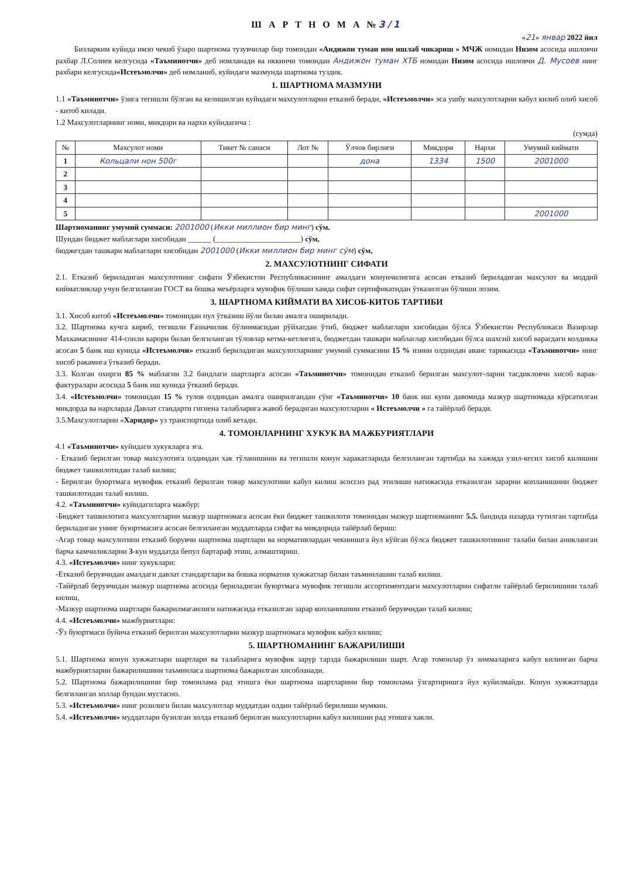Ш А Р Т Н О М А №3/1
«21» январ 2022 йил
Бизларким куйида имзо чекиб ўзаро шартнома тузувчилар бир томондан «Андижон туман нон ишлаб чикариш » МЧЖ номидан Низом асосида ишловчи рахбар Л.Солиев келгусида «Таъминотчи» деб номланади ва иккинчи томондан Андижон туман ХТБ номидан Низом асосида ишловчи Д. Мусоев нинг рахбари келгусида«Истеъмолчи» деб номланиб, куйидаги мазмунда шартнома туздик.
1. ШАРТНОМА МАЗМУНИ
1.1 «Таъминотчи» ўзига тегишли бўлган ва келишилган куйидаги махсулотларни етказиб беради, «Истеъмолчи» эса ушбу махсулотларни кабул килиб олиб хисоб - китоб килади.
1.2 Махсулотларнинг номи, микдори ва нархи куйидагича :
(сумда)
| № | Махсулот номи | Тикет № санаси | Лот № | Ўлчов бирлиги | Микдори | Нархи | Умумий киймати |
| --- | --- | --- | --- | --- | --- | --- | --- |
| 1 | Кольцали нон 500г | | | дона | 1334 | 1500 | 2001000 |
| 2 | | | | | | | |
| 3 | | | | | | | |
| 4 | | | | | | | |
| 5 | | | | | | | 2001000 |
Шартноманинг умумий суммаси: 2001000 (Икки миллион бир минг) сўм.
Шундан бюджет маблаглари хисобидан ______ (______________________) сўм,
бюджетдан ташкари маблаглари хисобидан 2001000 (Икки миллион бир минг сўм) сўм,
2. МАХСУЛОТНИНГ СИФАТИ
2.1. Етказиб бериладиган махсулотнинг сифати Ўзбекистон Республикасининг амалдаги конунчилигига асосан етказиб бериладиган махсулот ва моддий кийматликлар учун белгиланган ГОСТ ва бошка меъёрларга мувофик бўлиши хамда сифат сертификатидан ўтказилган бўлиши лозим.
3. ШАРТНОМА КИЙМАТИ ВА ХИСОБ-КИТОБ ТАРТИБИ
3.1. Хисоб китоб «Истеъмолчи» томонидан пул ўтказиш йўли билан амалга оширилади.
3.2. Шартнома кучга кириб, тегишли Ғазначилик бўлинмасидан рўйхатдан ўтиб, бюджет маблаглари хисобидан бўлса Ўзбекистон Республикаси Вазирлар Махкамасининг 414-сонли карори билан белгиланган тўловлар кетма-кетлигига, бюджетдан ташкари маблаглар хисобидан бўлса шахсий хисоб варагдаги колдикка асосан 5 банк иш кунида «Истеъмолчи» етказиб бериладиган махсулотларнинг умумий суммасини 15 % изини олдиндан аванс тарикасида «Таъминотчи» нинг хисоб ракамига ўтказиб беради.
3.3. Колган охирги 85 % маблагни 3.2 бандлаги шартларга асосан «Таъминотчи» томонидан етказиб берилган махсулот-ларни тасдикловчи хисоб варак-фактуралари асосида 5 банк иш кунида ўтказиб беради.
3.4. «Истеъмолчи» томонидан 15 % тулов олдиндан амалга оширилгандан сўнг «Таъминотчи» 10 банк иш куни давомида мазкур шартномада кўрсатилган микдорда ва нархларда Давлат стандарти гигиена талабларига жавоб берадиган махсулотларни « Истеъмолчи » га тайёрлаб беради.
3.5.Махсулотларни «Харидор» уз транспортида олиб кетади.
4. ТОМОНЛАРНИНГ ХУКУК ВА МАЖБУРИЯТЛАРИ
4.1 «Таъминотчи» куйидаги хукукларга эга.
- Етказиб берилган товар махсулотига олдиндан хак тўланишини ва тегишли конун харакатларида белгиланган тартибда ва хажмда узил-кесил хисоб килишни бюджет ташкилотидан талаб килиш;
- Берилган буюртмага мувофик етказиб берилган товар махсулотини кабул килиш асоссиз рад этилиши натижасида етказилган зарарни копланишини бюджет ташкилотидан талаб килиш.
4.2. «Таъминотчи» куйидагиларга мажбур:
-Бюджет ташкилотига махсулотларни мазкур шартномага асосан ёки бюджет ташкилоти томонидан мазкур шартноманинг 5.5. бандида назарда тутилган тартибда бериладиган унинг буюртмасига асосан белгиланган муддатларда сифат ва микдорида тайёрлаб бериш:
-Агар товар махсулотини етказиб борувчи шартнома шартлари ва нормативлардан чекинишга йул кўйган бўлса бюджет ташкилотининг талаби билан аникланган барча камчиликларни 3-кун муддатда бепул бартараф этиш, алмаштириш.
4.3. «Истеъмолчи» нинг хукуклари:
-Етказиб берувчидан амалдаги давлат стандартлари ва бошка норматив хужжатлар билан таъминлашни талаб килиш.
-Тайёрлаб берувчидан мазкур шартнома асосида бериладиган буюртмага мувофик тегишли ассортиментдаги махсулотларни сифатли тайёрлаб берилишини талаб килиш,
-Мазкур шартнома шартлари бажарилмаганлиги натижасида етказилган зарар копланишини етказиб берувчидан талаб килиш;
4.4. «Истеъмолчи» мажбуриятлари:
-Ўз буюртмаси буйича етказиб берилган махсулотларни мазкур шартномага мувофик кабул килиш;
5. ШАРТНОМАНИНГ БАЖАРИЛИШИ
5.1. Шартнома конун хужжатлари шартлари ва талабларига мувофик зарур тарзда бажарилиши шарт. Агар томонлар ўз зиммаларига кабул килинган барча мажбуриятларни бажарилишини таъминласа шартнома бажарилган хисобланади.
5.2. Шартнома бажарилишини бир томонлама рад этишга ёки шартнома шартларини бир томонлама ўзгартиришга йул куйилмайди. Конун хужжатларда белгиланган холлар бундан мустасно.
5.3. «Истеъмолчи» нинг розилиги билан махсулотлар муддатдан олдин тайёрлаб берилиши мумкин.
5.4. «Истеъмолчи» муддатлари бузилган холда етказиб берилган махсулотларни кабул килишни рад этишга хакли.